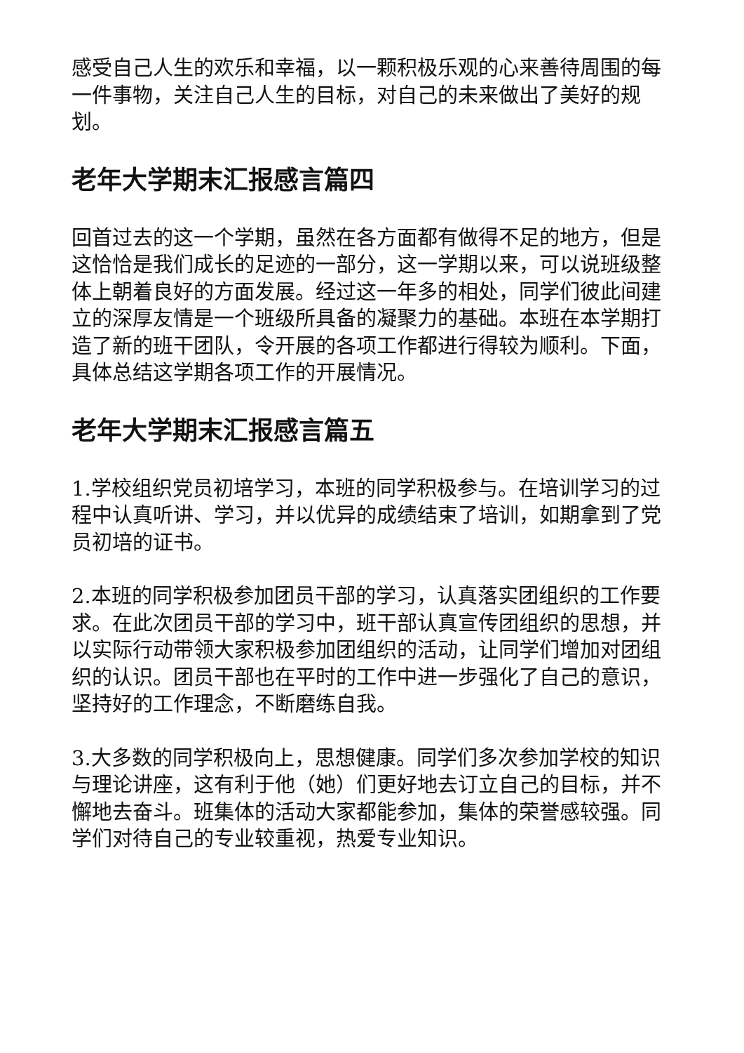感受自己人生的欢乐和幸福，以一颗积极乐观的心来善待周围的每一件事物，关注自己人生的目标，对自己的未来做出了美好的规划。
老年大学期末汇报感言篇四
回首过去的这一个学期，虽然在各方面都有做得不足的地方，但是这恰恰是我们成长的足迹的一部分，这一学期以来，可以说班级整体上朝着良好的方面发展。经过这一年多的相处，同学们彼此间建立的深厚友情是一个班级所具备的凝聚力的基础。本班在本学期打造了新的班干团队，令开展的各项工作都进行得较为顺利。下面，具体总结这学期各项工作的开展情况。
老年大学期末汇报感言篇五
1.学校组织党员初培学习，本班的同学积极参与。在培训学习的过程中认真听讲、学习，并以优异的成绩结束了培训，如期拿到了党员初培的证书。
2.本班的同学积极参加团员干部的学习，认真落实团组织的工作要求。在此次团员干部的学习中，班干部认真宣传团组织的思想，并以实际行动带领大家积极参加团组织的活动，让同学们增加对团组织的认识。团员干部也在平时的工作中进一步强化了自己的意识，坚持好的工作理念，不断磨练自我。
3.大多数的同学积极向上，思想健康。同学们多次参加学校的知识与理论讲座，这有利于他（她）们更好地去订立自己的目标，并不懈地去奋斗。班集体的活动大家都能参加，集体的荣誉感较强。同学们对待自己的专业较重视，热爱专业知识。